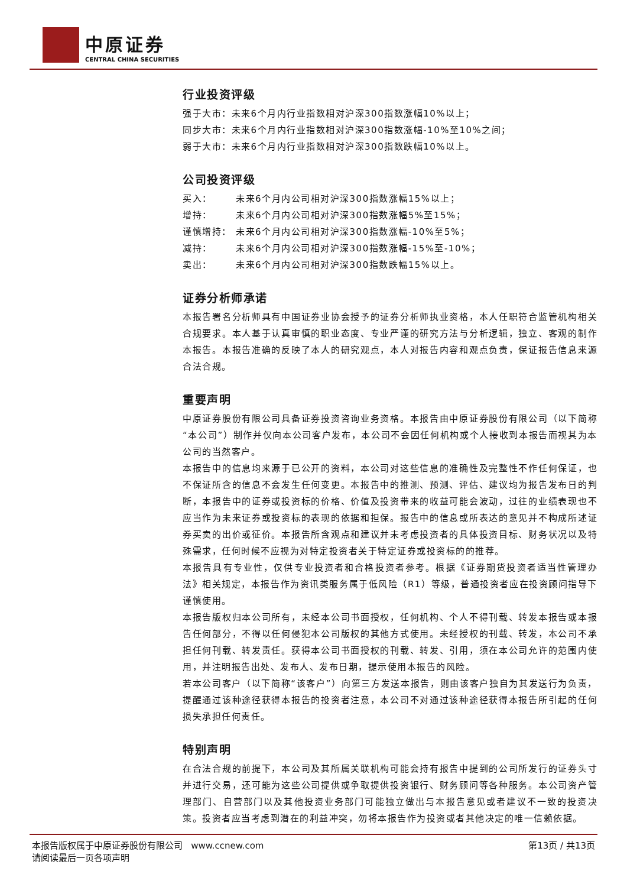中原证券
CENTRAL CHINA SECURITIES
行业投资评级
强于大市：未来6个月内行业指数相对沪深300指数涨幅10%以上；
同步大市：未来6个月内行业指数相对沪深300指数涨幅-10%至10%之间；
弱于大市：未来6个月内行业指数相对沪深300指数跌幅10%以上。
公司投资评级
买入： 未来6个月内公司相对沪深300指数涨幅15%以上；
增持： 未来6个月内公司相对沪深300指数涨幅5%至15%；
谨慎增持： 未来6个月内公司相对沪深300指数涨幅-10%至5%；
减持： 未来6个月内公司相对沪深300指数涨幅-15%至-10%；
卖出： 未来6个月内公司相对沪深300指数跌幅15%以上。
证券分析师承诺
本报告署名分析师具有中国证券业协会授予的证券分析师执业资格，本人任职符合监管机构相关合规要求。本人基于认真审慎的职业态度、专业严谨的研究方法与分析逻辑，独立、客观的制作本报告。本报告准确的反映了本人的研究观点，本人对报告内容和观点负责，保证报告信息来源合法合规。
重要声明
中原证券股份有限公司具备证券投资咨询业务资格。本报告由中原证券股份有限公司（以下简称“本公司”）制作并仅向本公司客户发布，本公司不会因任何机构或个人接收到本报告而视其为本公司的当然客户。
本报告中的信息均来源于已公开的资料，本公司对这些信息的准确性及完整性不作任何保证，也不保证所含的信息不会发生任何变更。本报告中的推测、预测、评估、建议均为报告发布日的判断，本报告中的证券或投资标的价格、价值及投资带来的收益可能会波动，过往的业绩表现也不应当作为未来证券或投资标的表现的依据和担保。报告中的信息或所表达的意见并不构成所述证券买卖的出价或征价。本报告所含观点和建议并未考虑投资者的具体投资目标、财务状况以及特殊需求，任何时候不应视为对特定投资者关于特定证券或投资标的的推荐。
本报告具有专业性，仅供专业投资者和合格投资者参考。根据《证券期货投资者适当性管理办法》相关规定，本报告作为资讯类服务属于低风险（R1）等级，普通投资者应在投资顾问指导下谨慎使用。
本报告版权归本公司所有，未经本公司书面授权，任何机构、个人不得刊载、转发本报告或本报告任何部分，不得以任何侵犯本公司版权的其他方式使用。未经授权的刊载、转发，本公司不承担任何刊载、转发责任。获得本公司书面授权的刊载、转发、引用，须在本公司允许的范围内使用，并注明报告出处、发布人、发布日期，提示使用本报告的风险。
若本公司客户（以下简称“该客户”）向第三方发送本报告，则由该客户独自为其发送行为负责，提醒通过该种途径获得本报告的投资者注意，本公司不对通过该种途径获得本报告所引起的任何损失承担任何责任。
特别声明
在合法合规的前提下，本公司及其所属关联机构可能会持有报告中提到的公司所发行的证券头寸并进行交易，还可能为这些公司提供或争取提供投资银行、财务顾问等各种服务。本公司资产管理部门、自营部门以及其他投资业务部门可能独立做出与本报告意见或者建议不一致的投资决策。投资者应当考虑到潜在的利益冲突，勿将本报告作为投资或者其他决定的唯一信赖依据。
本报告版权属于中原证券股份有限公司 www.ccnew.com
请阅读最后一页各项声明
第13页 / 共13页